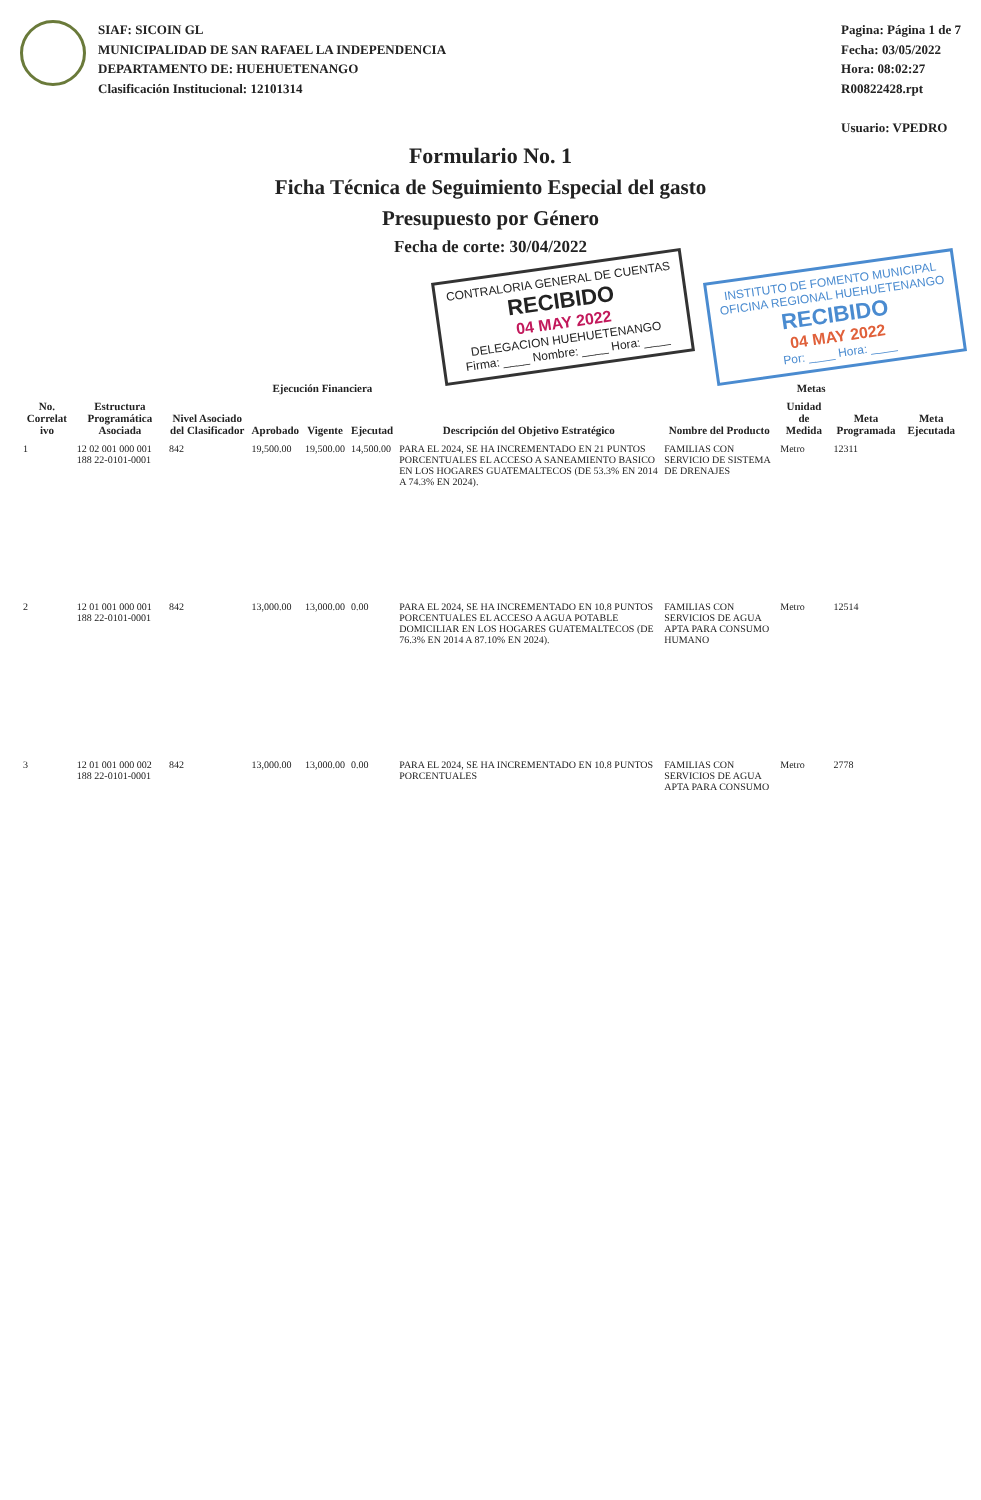SIAF: SICOIN GL
MUNICIPALIDAD DE SAN RAFAEL LA INDEPENDENCIA
DEPARTAMENTO DE: HUEHUETENANGO
Clasificación Institucional: 12101314
Pagina: Página 1 de 7
Fecha: 03/05/2022
Hora: 08:02:27
R00822428.rpt
Usuario: VPEDRO
Formulario No. 1
Ficha Técnica de Seguimiento Especial del gasto
Presupuesto por Género
Fecha de corte: 30/04/2022
CONTRALORIA GENERAL DE CUENTAS
RECIBIDO
04 MAY 2022
DELEGACION HUEHUETENANGO
Firma: ____ Nombre: ____ Hora: ____
INSTITUTO DE FOMENTO MUNICIPAL
OFICINA REGIONAL HUEHUETENANGO
RECIBIDO
04 MAY 2022
Por: ____ Hora: ____
| No. Correlat ivo | Estructura Programática Asociada | Nivel Asociado del Clasificador | Ejecución Financiera | | | Descripción del Objetivo Estratégico | Metas | | | |
| --- | --- | --- | --- | --- | --- | --- | --- | --- | --- | --- |
| | | | Aprobado | Vigente | Ejecutad | | Nombre del Producto | Unidad de Medida | Meta Programada | Meta Ejecutada |
| 1 | 12 02 001 000 001 188 22-0101-0001 | 842 | 19,500.00 | 19,500.00 | 14,500.00 | PARA EL 2024, SE HA INCREMENTADO EN 21 PUNTOS PORCENTUALES EL ACCESO A SANEAMIENTO BASICO EN LOS HOGARES GUATEMALTECOS (DE 53.3% EN 2014 A 74.3% EN 2024). | FAMILIAS CON SERVICIO DE SISTEMA DE DRENAJES | Metro | 12311 | |
| 2 | 12 01 001 000 001 188 22-0101-0001 | 842 | 13,000.00 | 13,000.00 | 0.00 | PARA EL 2024, SE HA INCREMENTADO EN 10.8 PUNTOS PORCENTUALES EL ACCESO A AGUA POTABLE DOMICILIAR EN LOS HOGARES GUATEMALTECOS (DE 76.3% EN 2014 A 87.10% EN 2024). | FAMILIAS CON SERVICIOS DE AGUA APTA PARA CONSUMO HUMANO | Metro | 12514 | |
| 3 | 12 01 001 000 002 188 22-0101-0001 | 842 | 13,000.00 | 13,000.00 | 0.00 | PARA EL 2024, SE HA INCREMENTADO EN 10.8 PUNTOS PORCENTUALES | FAMILIAS CON SERVICIOS DE AGUA APTA PARA CONSUMO | Metro | 2778 | |